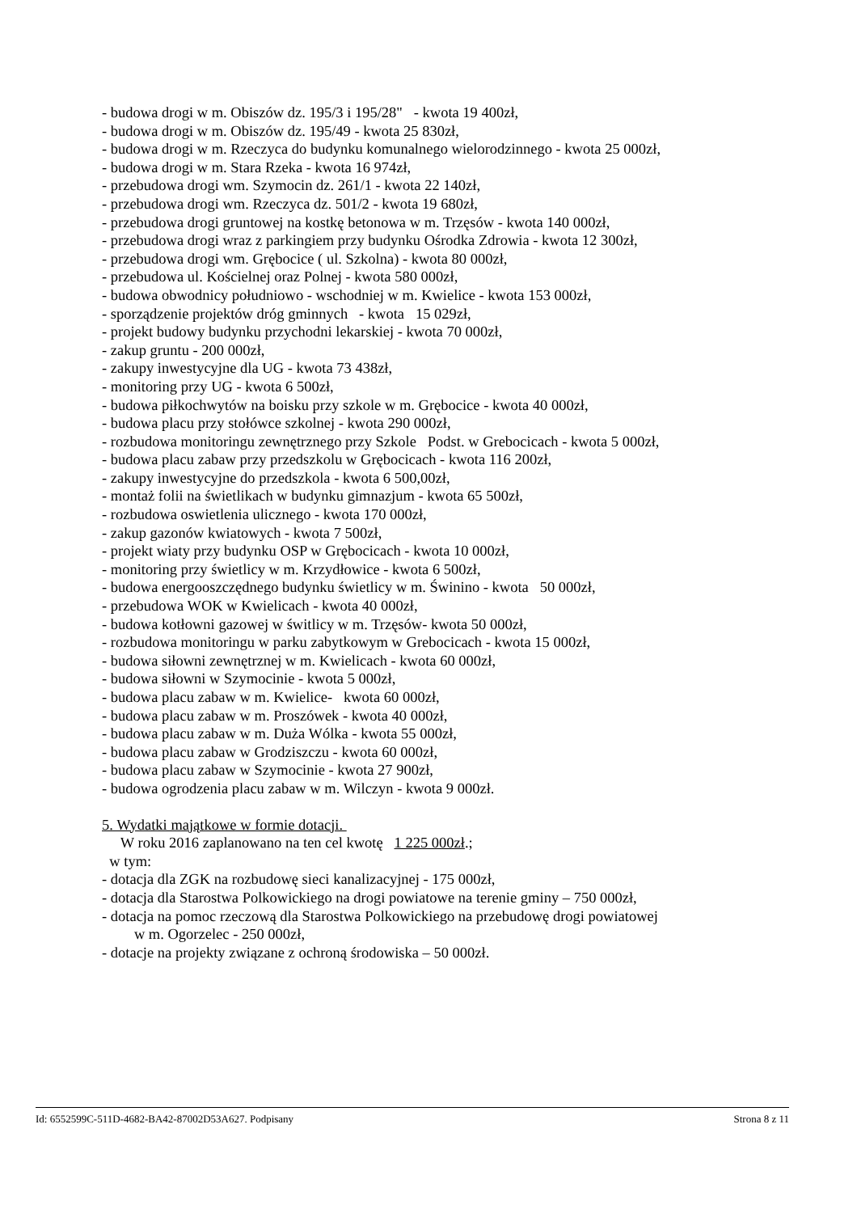- budowa drogi w m. Obiszów dz. 195/3 i 195/28" - kwota 19 400zł,
- budowa drogi w m. Obiszów dz. 195/49 - kwota 25 830zł,
- budowa drogi w m. Rzeczyca do budynku komunalnego wielorodzinnego - kwota 25 000zł,
- budowa drogi w m. Stara Rzeka - kwota 16 974zł,
- przebudowa drogi wm. Szymocin dz. 261/1 - kwota 22 140zł,
- przebudowa drogi wm. Rzeczyca dz. 501/2 - kwota 19 680zł,
- przebudowa drogi gruntowej na kostkę betonowa w m. Trzęsów - kwota 140 000zł,
- przebudowa drogi wraz z parkingiem przy budynku Ośrodka Zdrowia - kwota 12 300zł,
- przebudowa drogi wm. Grębocice ( ul. Szkolna) - kwota 80 000zł,
- przebudowa ul. Kościelnej oraz Polnej - kwota 580 000zł,
- budowa obwodnicy południowo - wschodniej w m. Kwielice - kwota 153 000zł,
- sporządzenie projektów dróg gminnych - kwota 15 029zł,
- projekt budowy budynku przychodni lekarskiej - kwota 70 000zł,
- zakup gruntu - 200 000zł,
- zakupy inwestycyjne dla UG - kwota 73 438zł,
- monitoring przy UG - kwota 6 500zł,
- budowa piłkochwytów na boisku przy szkole w m. Grębocice - kwota 40 000zł,
- budowa placu przy stołówce szkolnej - kwota 290 000zł,
- rozbudowa monitoringu zewnętrznego przy Szkole Podst. w Grebocicach - kwota 5 000zł,
- budowa placu zabaw przy przedszkolu w Grębocicach - kwota 116 200zł,
- zakupy inwestycyjne do przedszkola - kwota 6 500,00zł,
- montaż folii na świetlikach w budynku gimnazjum - kwota 65 500zł,
- rozbudowa oswietlenia ulicznego - kwota 170 000zł,
- zakup gazonów kwiatowych - kwota 7 500zł,
- projekt wiaty przy budynku OSP w Grębocicach - kwota 10 000zł,
- monitoring przy świetlicy w m. Krzydłowice - kwota 6 500zł,
- budowa energooszczędnego budynku świetlicy w m. Świnino - kwota 50 000zł,
- przebudowa WOK w Kwielicach - kwota 40 000zł,
- budowa kotłowni gazowej w świtlicy w m. Trzęsów- kwota 50 000zł,
- rozbudowa monitoringu w parku zabytkowym w Grebocicach - kwota 15 000zł,
- budowa siłowni zewnętrznej w m. Kwielicach - kwota 60 000zł,
- budowa siłowni w Szymocinie - kwota 5 000zł,
- budowa placu zabaw w m. Kwielice- kwota 60 000zł,
- budowa placu zabaw w m. Proszówek - kwota 40 000zł,
- budowa placu zabaw w m. Duża Wólka - kwota 55 000zł,
- budowa placu zabaw w Grodziszczu - kwota 60 000zł,
- budowa placu zabaw w Szymocinie - kwota 27 900zł,
- budowa ogrodzenia placu zabaw w m. Wilczyn - kwota 9 000zł.
5. Wydatki majątkowe w formie dotacji.
W roku 2016 zaplanowano na ten cel kwotę 1 225 000zł.;
w tym:
- dotacja dla ZGK na rozbudowę sieci kanalizacyjnej - 175 000zł,
- dotacja dla Starostwa Polkowickiego na drogi powiatowe na terenie gminy – 750 000zł,
- dotacja na pomoc rzeczową dla Starostwa Polkowickiego na przebudowę drogi powiatowej
w m. Ogorzelec - 250 000zł,
- dotacje na projekty związane z ochroną środowiska – 50 000zł.
Id: 6552599C-511D-4682-BA42-87002D53A627. Podpisany Strona 8 z 11